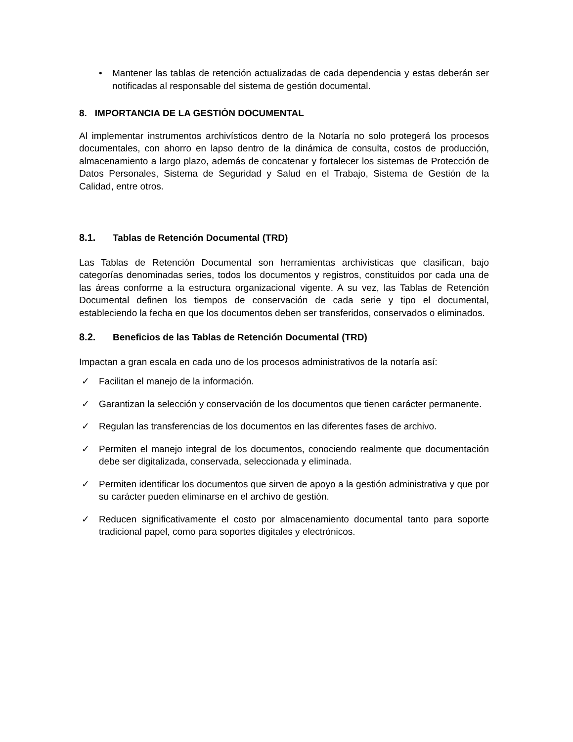• Mantener las tablas de retención actualizadas de cada dependencia y estas deberán ser notificadas al responsable del sistema de gestión documental.
8. IMPORTANCIA DE LA GESTIÒN DOCUMENTAL
Al implementar instrumentos archivísticos dentro de la Notaría no solo protegerá los procesos documentales, con ahorro en lapso dentro de la dinámica de consulta, costos de producción, almacenamiento a largo plazo, además de concatenar y fortalecer los sistemas de Protección de Datos Personales, Sistema de Seguridad y Salud en el Trabajo, Sistema de Gestión de la Calidad, entre otros.
8.1. Tablas de Retención Documental (TRD)
Las Tablas de Retención Documental son herramientas archivísticas que clasifican, bajo categorías denominadas series, todos los documentos y registros, constituidos por cada una de las áreas conforme a la estructura organizacional vigente. A su vez, las Tablas de Retención Documental definen los tiempos de conservación de cada serie y tipo el documental, estableciendo la fecha en que los documentos deben ser transferidos, conservados o eliminados.
8.2. Beneficios de las Tablas de Retención Documental (TRD)
Impactan a gran escala en cada uno de los procesos administrativos de la notaría así:
✓ Facilitan el manejo de la información.
✓ Garantizan la selección y conservación de los documentos que tienen carácter permanente.
✓ Regulan las transferencias de los documentos en las diferentes fases de archivo.
✓ Permiten el manejo integral de los documentos, conociendo realmente que documentación debe ser digitalizada, conservada, seleccionada y eliminada.
✓ Permiten identificar los documentos que sirven de apoyo a la gestión administrativa y que por su carácter pueden eliminarse en el archivo de gestión.
✓ Reducen significativamente el costo por almacenamiento documental tanto para soporte tradicional papel, como para soportes digitales y electrónicos.